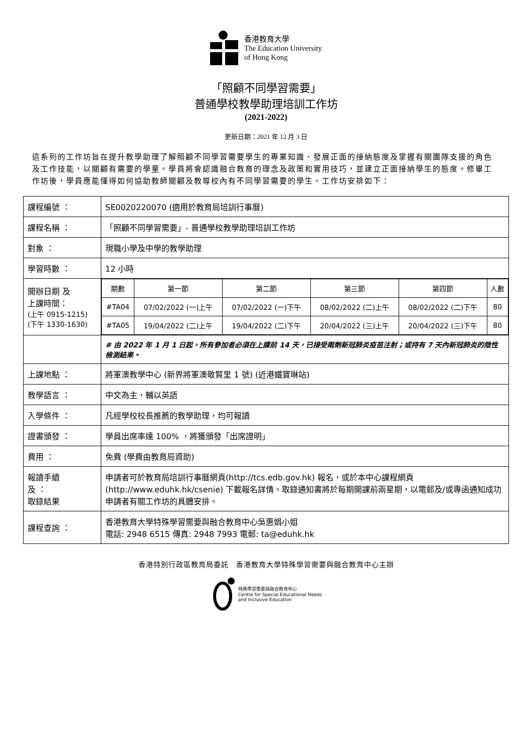香港教育大學
The Education University
of Hong Kong
「照顧不同學習需要」
普通學校教學助理培訓工作坊
(2021-2022)
更新日期：2021 年 12 月 3 日
這系列的工作坊旨在提升教學助理了解照顧不同學習需要學生的專業知識、發展正面的接納態度及掌握有關團隊支援的角色及工作技能，以關顧有需要的學童。學員將會認識融合教育的理念及政策和實用技巧，並建立正面接納學生的態度。修畢工作坊後，學員應能懂得如何協助教師關顧及教導校內有不同學習需要的學生。工作坊安排如下：
| 課程編號 ： | SE0020220070 (適用於教育局培訓行事曆) |
| 課程名稱 ： | 「照顧不同學習需要」- 普通學校教學助理培訓工作坊 |
| 對象 ： | 現職小學及中學的教學助理 |
| 學習時數 ： | 12 小時 |
| 開辦日期 及 上課時間： (上午 0915-1215) (下午 1330-1630) | / 期數 / 第一節 / 第二節 / 第三節 / 第四節 / 人數 / / #TA04 / 07/02/2022 (一)上午 / 07/02/2022 (一)下午 / 08/02/2022 (二)上午 / 08/02/2022 (二)下午 / 80 / / #TA05 / 19/04/2022 (二)上午 / 19/04/2022 (二)下午 / 20/04/2022 (三)上午 / 20/04/2022 (三)下午 / 80 / |
| | # 由 2022 年 1 月 1 日起，所有參加者必須在上課前 14 天，已接受兩劑新冠肺炎疫苗注射；或持有 7 天內新冠肺炎的陰性檢測結果。 |
| 上課地點 ： | 將軍澳教學中心 (新界將軍澳敬賢里 1 號) (近港鐵寶琳站) |
| 教學語言 ： | 中文為主，輔以英語 |
| 入學條件 ： | 凡經學校校長推薦的教學助理，均可報讀 |
| 證書頒發 ： | 學員出席率達 100% ，將獲頒發「出席證明」 |
| 費用 ： | 免費 (學費由教育局資助) |
| 報讀手續 及 ： 取錄結果 | 申請者可於教育局培訓行事曆網頁(http://tcs.edb.gov.hk) 報名，或於本中心課程網頁 (http://www.eduhk.hk/csenie) 下載報名詳情。取錄通知書將於每期開課前兩星期，以電郵及/或專函通知成功申請者有關工作坊的具體安排。 |
| 課程查詢 ： | 香港教育大學特殊學習需要與融合教育中心吳惠娟小姐 電話: 2948 6515 傳真: 2948 7993 電郵: ta@eduhk.hk |
香港特別行政區教育局委託　香港教育大學特殊學習需要與融合教育中心主辦
特殊學習需要與融合教育中心
Centre for Special Educational Needs
and Inclusive Education